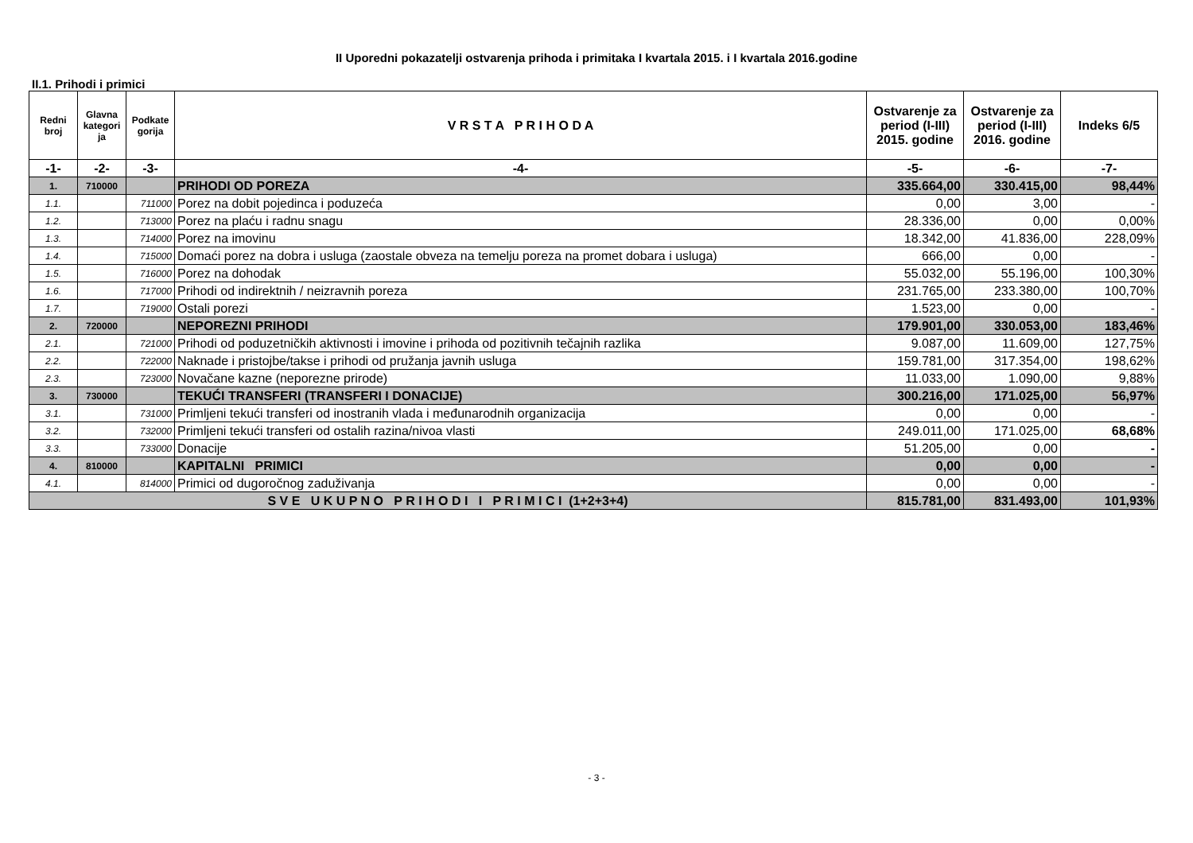II Uporedni pokazatelji ostvarenja prihoda i primitaka I kvartala 2015. i I kvartala 2016.godine
II.1. Prihodi i primici
| Redni broj | Glavna kategori ja | Podkate gorija | V R S T A P R I H O D A | Ostvarenje za period (I-III) 2015. godine | Ostvarenje za period (I-III) 2016. godine | Indeks 6/5 |
| --- | --- | --- | --- | --- | --- | --- |
| -1- | -2- | -3- | -4- | -5- | -6- | -7- |
| 1. | 710000 | | PRIHODI OD POREZA | 335.664,00 | 330.415,00 | 98,44% |
| 1.1. | | 711000 | Porez na dobit pojedinca i poduzeća | 0,00 | 3,00 | - |
| 1.2. | | 713000 | Porez na plaću i radnu snagu | 28.336,00 | 0,00 | 0,00% |
| 1.3. | | 714000 | Porez na imovinu | 18.342,00 | 41.836,00 | 228,09% |
| 1.4. | | 715000 | Domaći porez na dobra i usluga (zaostale obveza na temelju poreza na promet dobara i usluga) | 666,00 | 0,00 | - |
| 1.5. | | 716000 | Porez na dohodak | 55.032,00 | 55.196,00 | 100,30% |
| 1.6. | | 717000 | Prihodi od indirektnih / neizravnih poreza | 231.765,00 | 233.380,00 | 100,70% |
| 1.7. | | 719000 | Ostali porezi | 1.523,00 | 0,00 | - |
| 2. | 720000 | | NEPOREZNI PRIHODI | 179.901,00 | 330.053,00 | 183,46% |
| 2.1. | | 721000 | Prihodi od poduzetničkih aktivnosti i imovine i prihoda od pozitivnih tečajnih razlika | 9.087,00 | 11.609,00 | 127,75% |
| 2.2. | | 722000 | Naknade i pristojbe/takse i prihodi od pružanja javnih usluga | 159.781,00 | 317.354,00 | 198,62% |
| 2.3. | | 723000 | Novačane kazne (neporezne prirode) | 11.033,00 | 1.090,00 | 9,88% |
| 3. | 730000 | | TEKUĆI TRANSFERI (TRANSFERI I DONACIJE) | 300.216,00 | 171.025,00 | 56,97% |
| 3.1. | | 731000 | Primljeni tekući transferi od inostranih vlada i međunarodnih organizacija | 0,00 | 0,00 | - |
| 3.2. | | 732000 | Primljeni tekući transferi od ostalih razina/nivoa vlasti | 249.011,00 | 171.025,00 | 68,68% |
| 3.3. | | 733000 | Donacije | 51.205,00 | 0,00 | - |
| 4. | 810000 | | KAPITALNI PRIMICI | 0,00 | 0,00 | - |
| 4.1. | | 814000 | Primici od dugoročnog zaduživanja | 0,00 | 0,00 | - |
| S V E U K U P N O P R I H O D I I P R I M I C I (1+2+3+4) | | | | 815.781,00 | 831.493,00 | 101,93% |
- 3 -